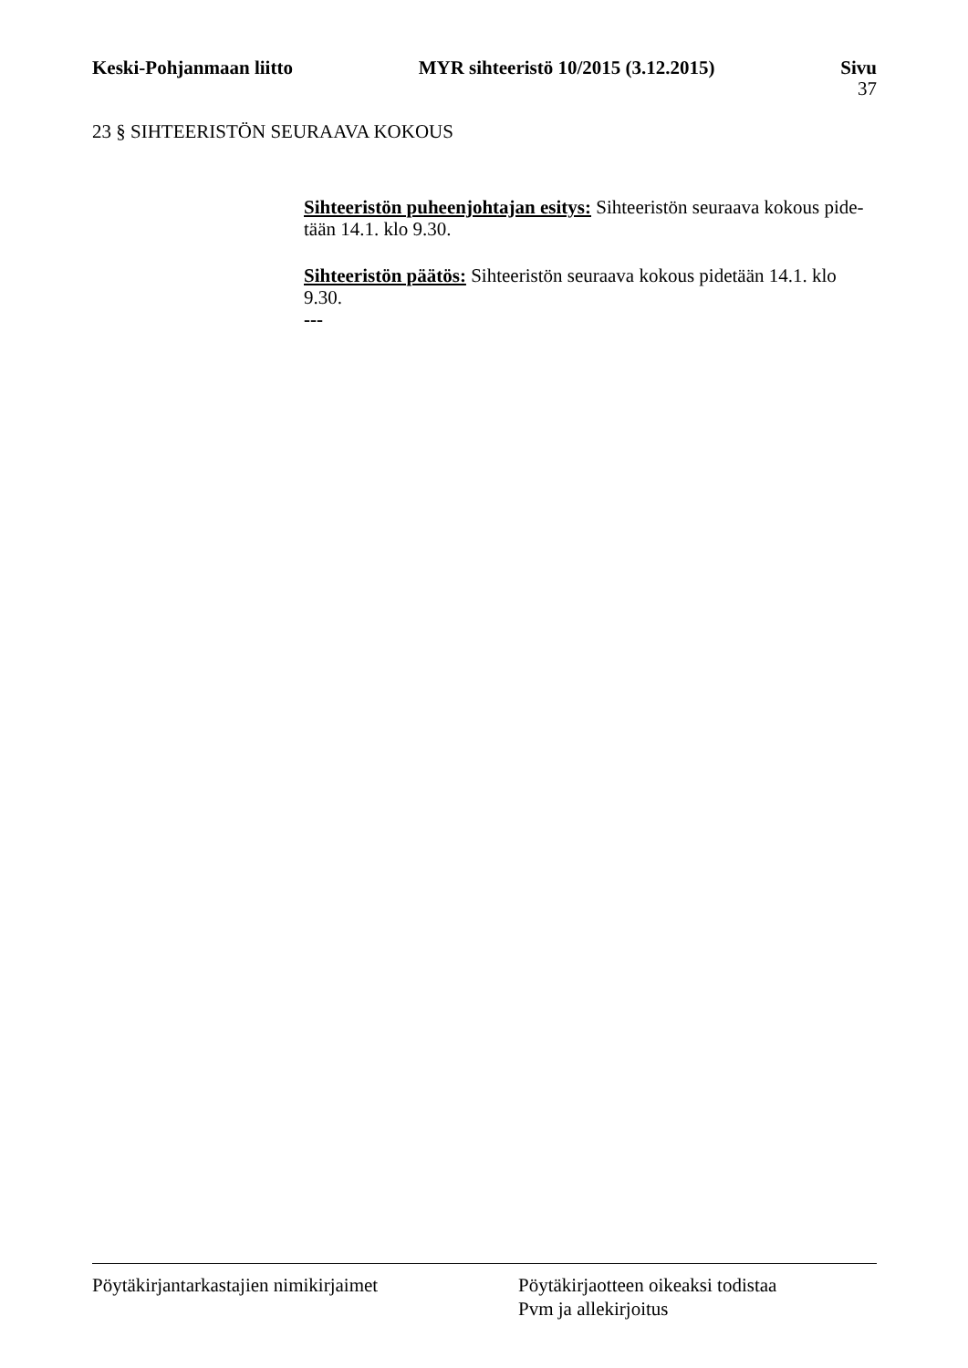Keski-Pohjanmaan liitto MYR sihteeristö 10/2015 (3.12.2015) Sivu
37
23 § SIHTEERISTÖN SEURAAVA KOKOUS
Sihteeristön puheenjohtajan esitys: Sihteeristön seuraava kokous pide-tään 14.1. klo 9.30.
Sihteeristön päätös: Sihteeristön seuraava kokous pidetään 14.1. klo 9.30.
---
Pöytäkirjantarkastajien nimikirjaimet Pöytäkirjaotteen oikeaksi todistaa
Pvm ja allekirjoitus